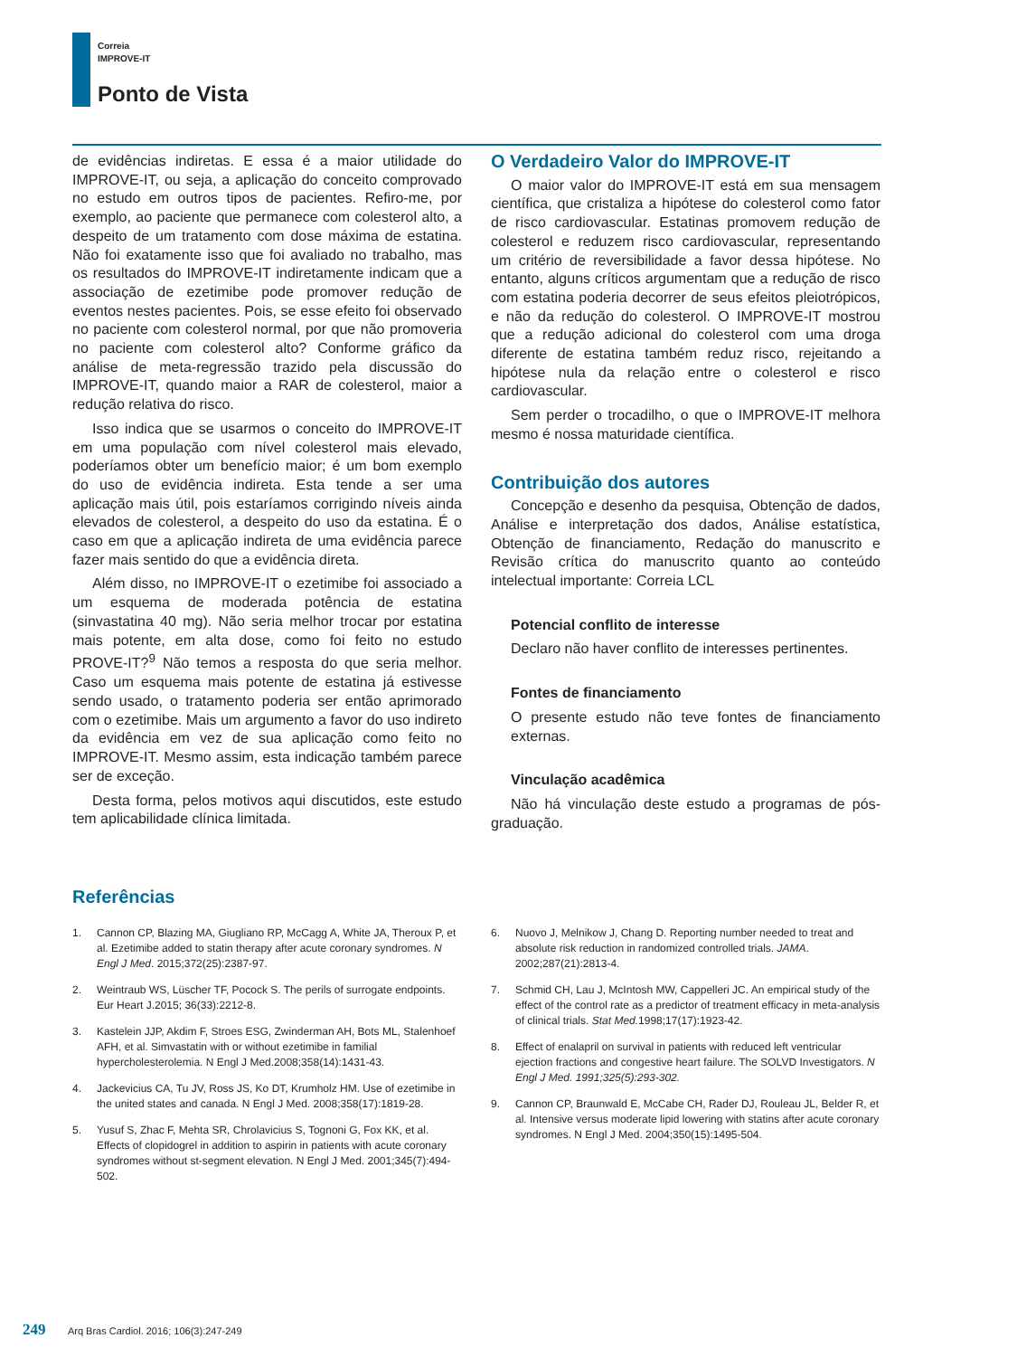Correia
IMPROVE-IT
Ponto de Vista
de evidências indiretas. E essa é a maior utilidade do IMPROVE-IT, ou seja, a aplicação do conceito comprovado no estudo em outros tipos de pacientes. Refiro-me, por exemplo, ao paciente que permanece com colesterol alto, a despeito de um tratamento com dose máxima de estatina. Não foi exatamente isso que foi avaliado no trabalho, mas os resultados do IMPROVE-IT indiretamente indicam que a associação de ezetimibe pode promover redução de eventos nestes pacientes. Pois, se esse efeito foi observado no paciente com colesterol normal, por que não promoveria no paciente com colesterol alto? Conforme gráfico da análise de meta-regressão trazido pela discussão do IMPROVE-IT, quando maior a RAR de colesterol, maior a redução relativa do risco.
Isso indica que se usarmos o conceito do IMPROVE-IT em uma população com nível colesterol mais elevado, poderíamos obter um benefício maior; é um bom exemplo do uso de evidência indireta. Esta tende a ser uma aplicação mais útil, pois estaríamos corrigindo níveis ainda elevados de colesterol, a despeito do uso da estatina. É o caso em que a aplicação indireta de uma evidência parece fazer mais sentido do que a evidência direta.
Além disso, no IMPROVE-IT o ezetimibe foi associado a um esquema de moderada potência de estatina (sinvastatina 40 mg). Não seria melhor trocar por estatina mais potente, em alta dose, como foi feito no estudo PROVE-IT?<sup>9</sup> Não temos a resposta do que seria melhor. Caso um esquema mais potente de estatina já estivesse sendo usado, o tratamento poderia ser então aprimorado com o ezetimibe. Mais um argumento a favor do uso indireto da evidência em vez de sua aplicação como feito no IMPROVE-IT. Mesmo assim, esta indicação também parece ser de exceção.
Desta forma, pelos motivos aqui discutidos, este estudo tem aplicabilidade clínica limitada.
O Verdadeiro Valor do IMPROVE-IT
O maior valor do IMPROVE-IT está em sua mensagem científica, que cristaliza a hipótese do colesterol como fator de risco cardiovascular. Estatinas promovem redução de colesterol e reduzem risco cardiovascular, representando um critério de reversibilidade a favor dessa hipótese. No entanto, alguns críticos argumentam que a redução de risco com estatina poderia decorrer de seus efeitos pleiotrópicos, e não da redução do colesterol. O IMPROVE-IT mostrou que a redução adicional do colesterol com uma droga diferente de estatina também reduz risco, rejeitando a hipótese nula da relação entre o colesterol e risco cardiovascular.
Sem perder o trocadilho, o que o IMPROVE-IT melhora mesmo é nossa maturidade científica.
Contribuição dos autores
Concepção e desenho da pesquisa, Obtenção de dados, Análise e interpretação dos dados, Análise estatística, Obtenção de financiamento, Redação do manuscrito e Revisão crítica do manuscrito quanto ao conteúdo intelectual importante: Correia LCL
Potencial conflito de interesse
Declaro não haver conflito de interesses pertinentes.
Fontes de financiamento
O presente estudo não teve fontes de financiamento externas.
Vinculação acadêmica
Não há vinculação deste estudo a programas de pós-graduação.
Referências
1. Cannon CP, Blazing MA, Giugliano RP, McCagg A, White JA, Theroux P, et al. Ezetimibe added to statin therapy after acute coronary syndromes. N Engl J Med. 2015;372(25):2387-97.
2. Weintraub WS, Lüscher TF, Pocock S. The perils of surrogate endpoints. Eur Heart J.2015; 36(33):2212-8.
3. Kastelein JJP, Akdim F, Stroes ESG, Zwinderman AH, Bots ML, Stalenhoef AFH, et al. Simvastatin with or without ezetimibe in familial hypercholesterolemia. N Engl J Med.2008;358(14):1431-43.
4. Jackevicius CA, Tu JV, Ross JS, Ko DT, Krumholz HM. Use of ezetimibe in the united states and canada. N Engl J Med. 2008;358(17):1819-28.
5. Yusuf S, Zhac F, Mehta SR, Chrolavicius S, Tognoni G, Fox KK, et al. Effects of clopidogrel in addition to aspirin in patients with acute coronary syndromes without st-segment elevation. N Engl J Med. 2001;345(7):494-502.
6. Nuovo J, Melnikow J, Chang D. Reporting number needed to treat and absolute risk reduction in randomized controlled trials. JAMA. 2002;287(21):2813-4.
7. Schmid CH, Lau J, McIntosh MW, Cappelleri JC. An empirical study of the effect of the control rate as a predictor of treatment efficacy in meta-analysis of clinical trials. Stat Med. 1998;17(17):1923-42.
8. Effect of enalapril on survival in patients with reduced left ventricular ejection fractions and congestive heart failure. The SOLVD Investigators. N Engl J Med. 1991;325(5):293-302.
9. Cannon CP, Braunwald E, McCabe CH, Rader DJ, Rouleau JL, Belder R, et al. Intensive versus moderate lipid lowering with statins after acute coronary syndromes. N Engl J Med. 2004;350(15):1495-504.
249 Arq Bras Cardiol. 2016; 106(3):247-249